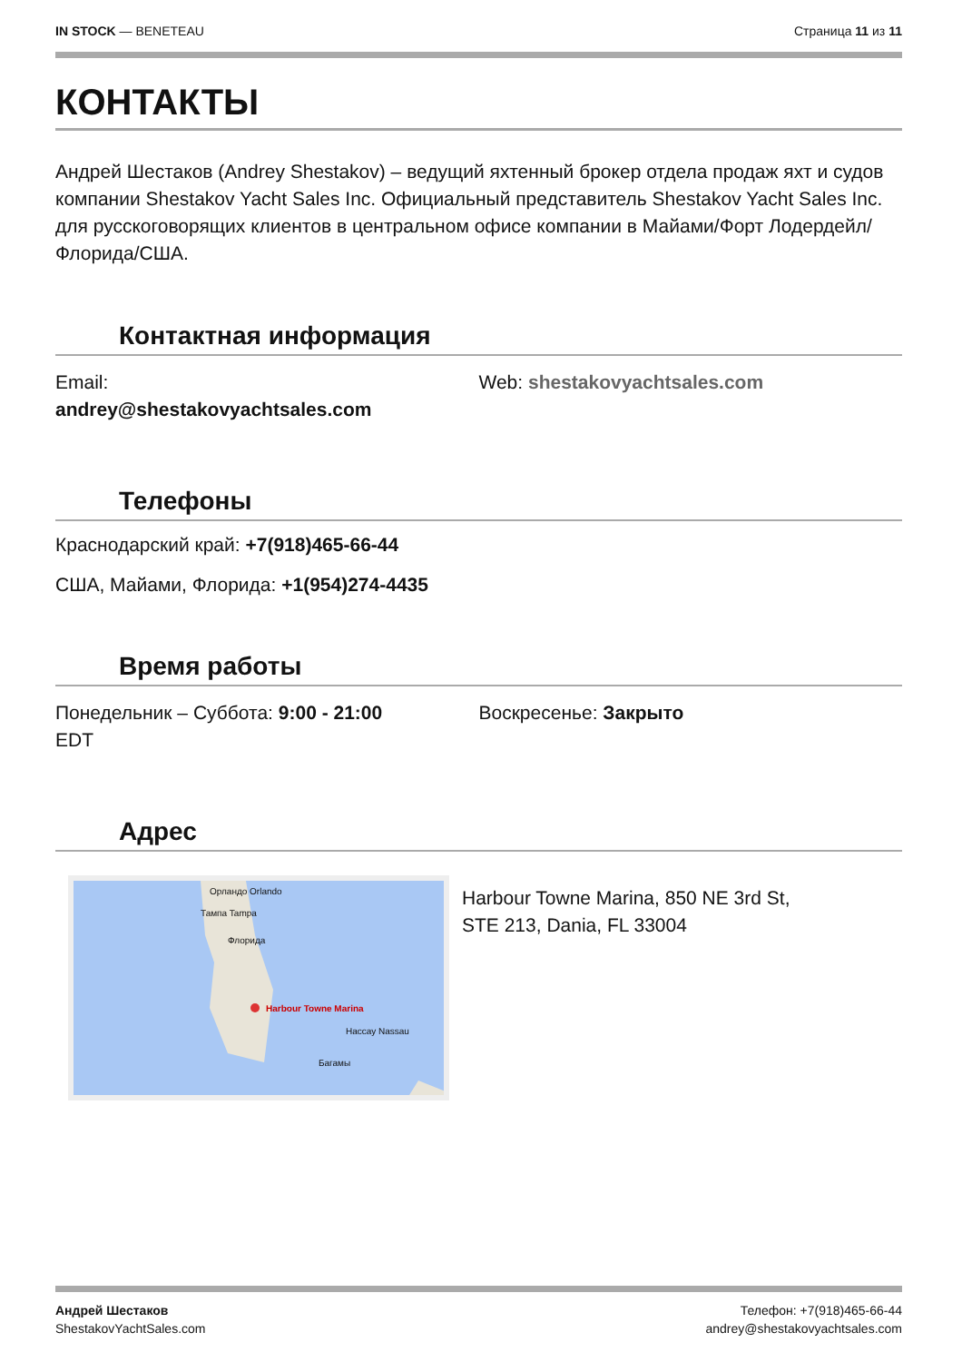IN STOCK — BENETEAU Страница 11 из 11
КОНТАКТЫ
Андрей Шестаков (Andrey Shestakov) – ведущий яхтенный брокер отдела продаж яхт и судов компании Shestakov Yacht Sales Inc. Официальный представитель Shestakov Yacht Sales Inc. для русскоговорящих клиентов в центральном офисе компании в Майами/Форт Лодердейл/Флорида/США.
Контактная информация
Email:
andrey@shestakovyachtsales.com
Web: shestakovyachtsales.com
Телефоны
Краснодарский край: +7(918)465-66-44
США, Майами, Флорида: +1(954)274-4435
Время работы
Понедельник – Суббота: 9:00 - 21:00
EDT
Воскресенье: Закрыто
Адрес
Орландо Orlando
Тампа Tampa
Флорида
Harbour Towne Marina
Нассау Nassau
Багамы
Harbour Towne Marina, 850 NE 3rd St,
STE 213, Dania, FL 33004
Андрей Шестаков
ShestakovYachtSales.com
Телефон: +7(918)465-66-44
andrey@shestakovyachtsales.com